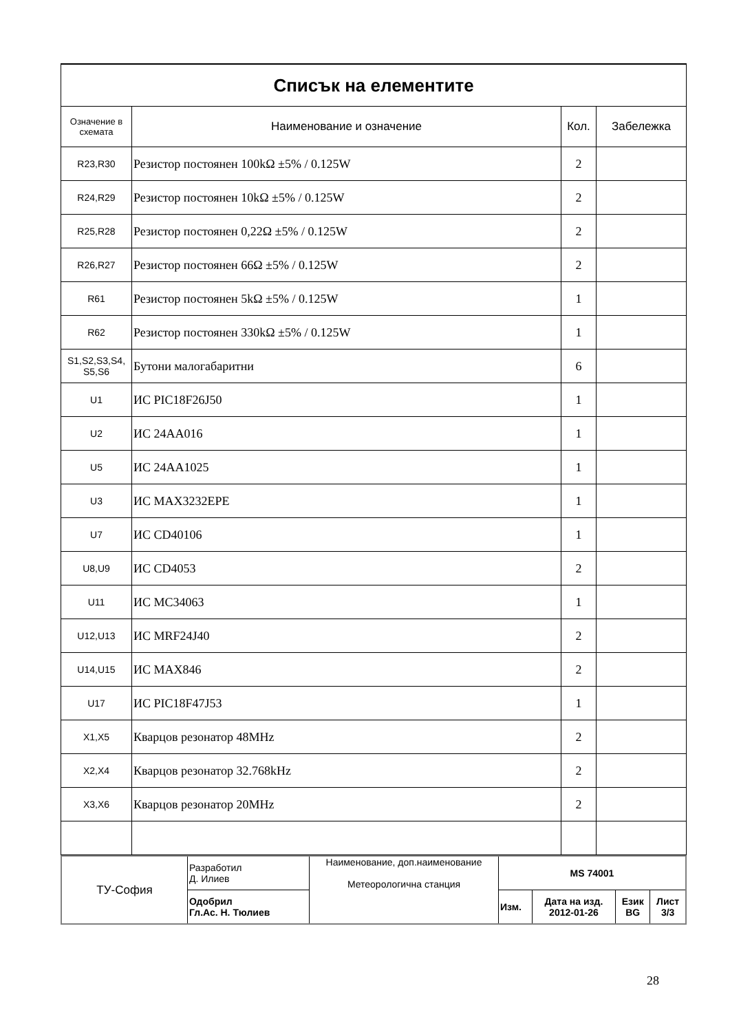| Списък на елементите | | | |
| Означение в схемата | Наименование и означение | Кол. | Забележка |
| R23,R30 | Резистор постоянен 100kΩ ±5% / 0.125W | 2 | |
| R24,R29 | Резистор постоянен 10kΩ ±5% / 0.125W | 2 | |
| R25,R28 | Резистор постоянен 0,22Ω ±5% / 0.125W | 2 | |
| R26,R27 | Резистор постоянен 66Ω ±5% / 0.125W | 2 | |
| R61 | Резистор постоянен 5kΩ ±5% / 0.125W | 1 | |
| R62 | Резистор постоянен 330kΩ ±5% / 0.125W | 1 | |
| S1,S2,S3,S4, S5,S6 | Бутони малогабаритни | 6 | |
| U1 | ИС PIC18F26J50 | 1 | |
| U2 | ИС 24AA016 | 1 | |
| U5 | ИС 24AA1025 | 1 | |
| U3 | ИС MAX3232EPE | 1 | |
| U7 | ИС CD40106 | 1 | |
| U8,U9 | ИС CD4053 | 2 | |
| U11 | ИС MC34063 | 1 | |
| U12,U13 | ИС MRF24J40 | 2 | |
| U14,U15 | ИС MAX846 | 2 | |
| U17 | ИС PIC18F47J53 | 1 | |
| X1,X5 | Кварцов резонатор 48MHz | 2 | |
| X2,X4 | Кварцов резонатор 32.768kHz | 2 | |
| X3,X6 | Кварцов резонатор 20MHz | 2 | |
| ТУ-София | Разработил Д. Илиев | Наименование, доп.наименование Метеорологична станция | MS 74001 | | | |
| | Одобрил Гл.Ас. Н. Тюлиев | | Изм. | Дата на изд. 2012-01-26 | Език BG | Лист 3/3 |
28